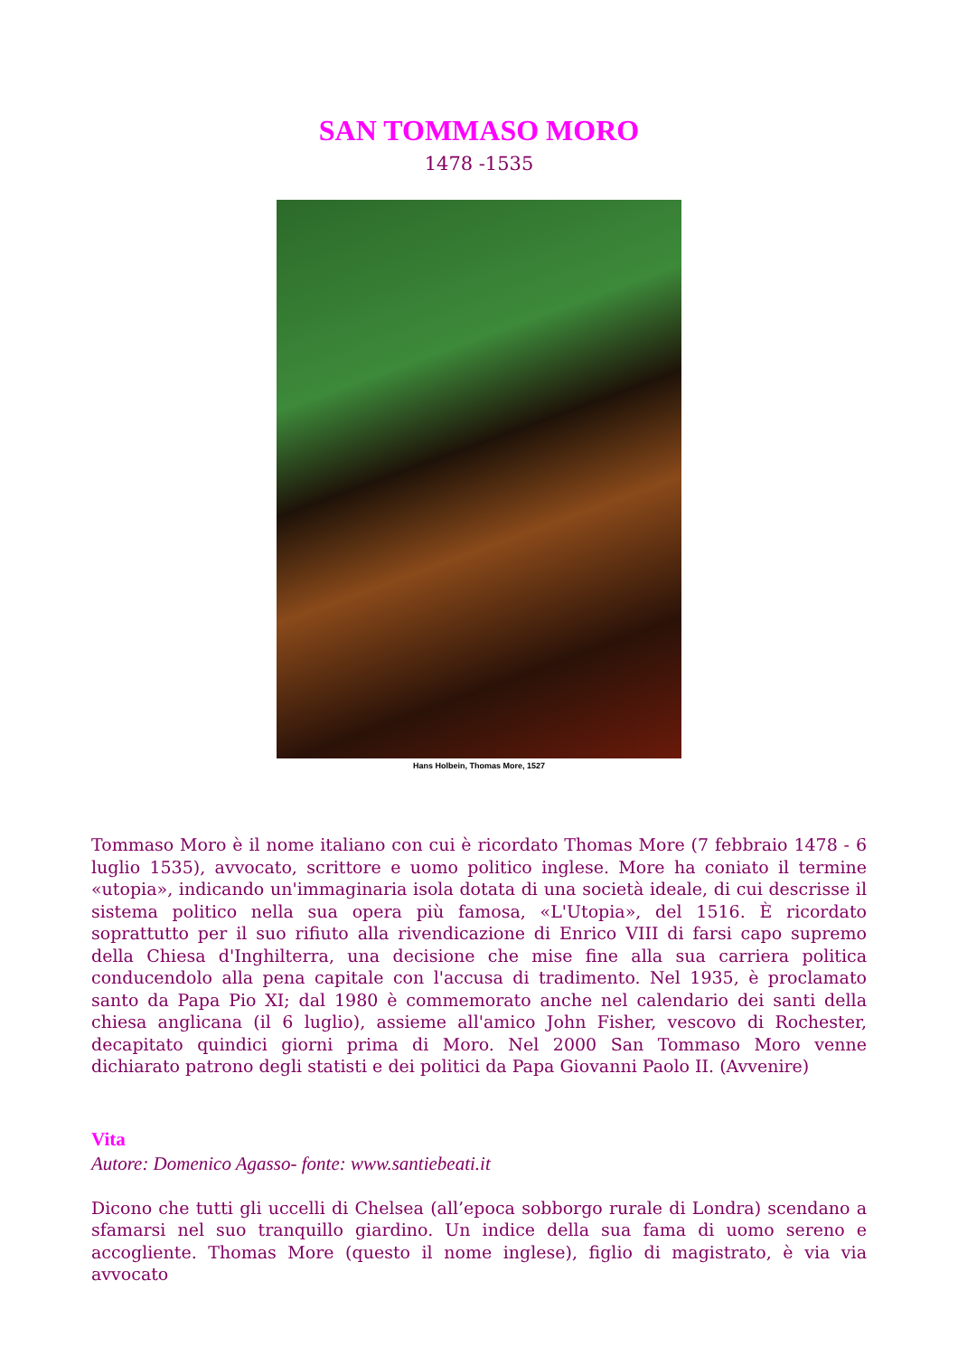SAN TOMMASO MORO
1478 -1535
Hans Holbein, Thomas More, 1527
Tommaso Moro è il nome italiano con cui è ricordato Thomas More (7 febbraio 1478 - 6 luglio 1535), avvocato, scrittore e uomo politico inglese. More ha coniato il termine «utopia», indicando un'immaginaria isola dotata di una società ideale, di cui descrisse il sistema politico nella sua opera più famosa, «L'Utopia», del 1516. È ricordato soprattutto per il suo rifiuto alla rivendicazione di Enrico VIII di farsi capo supremo della Chiesa d'Inghilterra, una decisione che mise fine alla sua carriera politica conducendolo alla pena capitale con l'accusa di tradimento. Nel 1935, è proclamato santo da Papa Pio XI; dal 1980 è commemorato anche nel calendario dei santi della chiesa anglicana (il 6 luglio), assieme all'amico John Fisher, vescovo di Rochester, decapitato quindici giorni prima di Moro. Nel 2000 San Tommaso Moro venne dichiarato patrono degli statisti e dei politici da Papa Giovanni Paolo II. (Avvenire)
Vita
Autore: Domenico Agasso- fonte: www.santiebeati.it
Dicono che tutti gli uccelli di Chelsea (all’epoca sobborgo rurale di Londra) scendano a sfamarsi nel suo tranquillo giardino. Un indice della sua fama di uomo sereno e accogliente. Thomas More (questo il nome inglese), figlio di magistrato, è via via avvocato